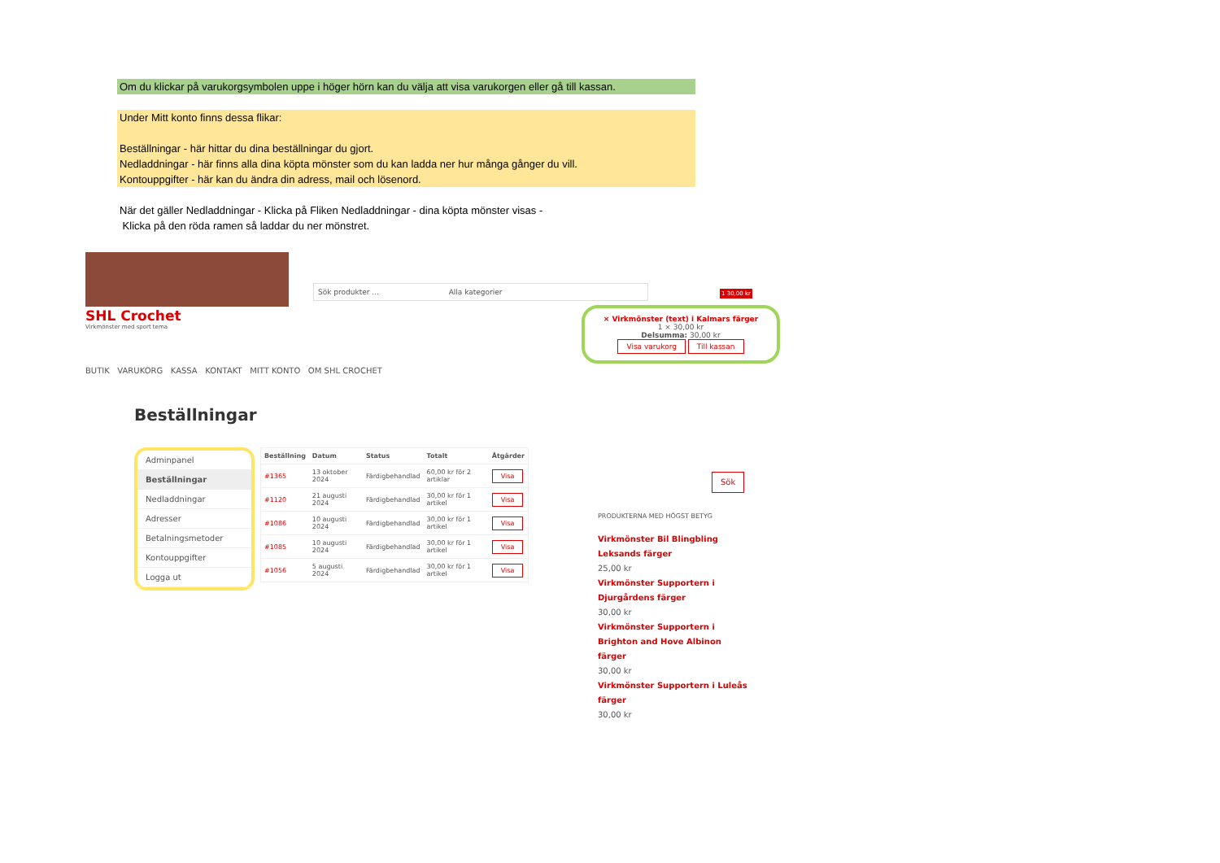Om du klickar på varukorgsymbolen uppe i höger hörn kan du välja att visa varukorgen eller gå till kassan.
Under Mitt konto finns dessa flikar:
Beställningar - här hittar du dina beställningar du gjort.
Nedladdningar - här finns alla dina köpta mönster som du kan ladda ner hur många gånger du vill.
Kontouppgifter - här kan du ändra din adress, mail och lösenord.
När det gäller Nedladdningar - Klicka på Fliken Nedladdningar - dina köpta mönster visas -
Klicka på den röda ramen så laddar du ner mönstret.
Sök produkter ... Alla kategorier
1 30,00 kr
SHL Crochet
Virkmönster med sport tema
BUTIK VARUKORG KASSA KONTAKT MITT KONTO OM SHL CROCHET
× Virkmönster (text) i Kalmars färger
1 × 30,00 kr
Delsumma: 30,00 kr
Visa varukorg Till kassan
Beställningar
Adminpanel
Beställningar
Nedladdningar
Adresser
Betalningsmetoder
Kontouppgifter
Logga ut
| Beställning | Datum | Status | Totalt | Åtgärder |
| --- | --- | --- | --- | --- |
| #1365 | 13 oktober 2024 | Färdigbehandlad | 60,00 kr för 2 artiklar | Visa |
| #1120 | 21 augusti 2024 | Färdigbehandlad | 30,00 kr för 1 artikel | Visa |
| #1086 | 10 augusti 2024 | Färdigbehandlad | 30,00 kr för 1 artikel | Visa |
| #1085 | 10 augusti 2024 | Färdigbehandlad | 30,00 kr för 1 artikel | Visa |
| #1056 | 5 augusti 2024 | Färdigbehandlad | 30,00 kr för 1 artikel | Visa |
Sök
PRODUKTERNA MED HÖGST BETYG
Virkmönster Bil Blingbling Leksands färger
25,00 kr
Virkmönster Supportern i Djurgårdens färger
30,00 kr
Virkmönster Supportern i Brighton and Hove Albinon färger
30,00 kr
Virkmönster Supportern i Luleås färger
30,00 kr